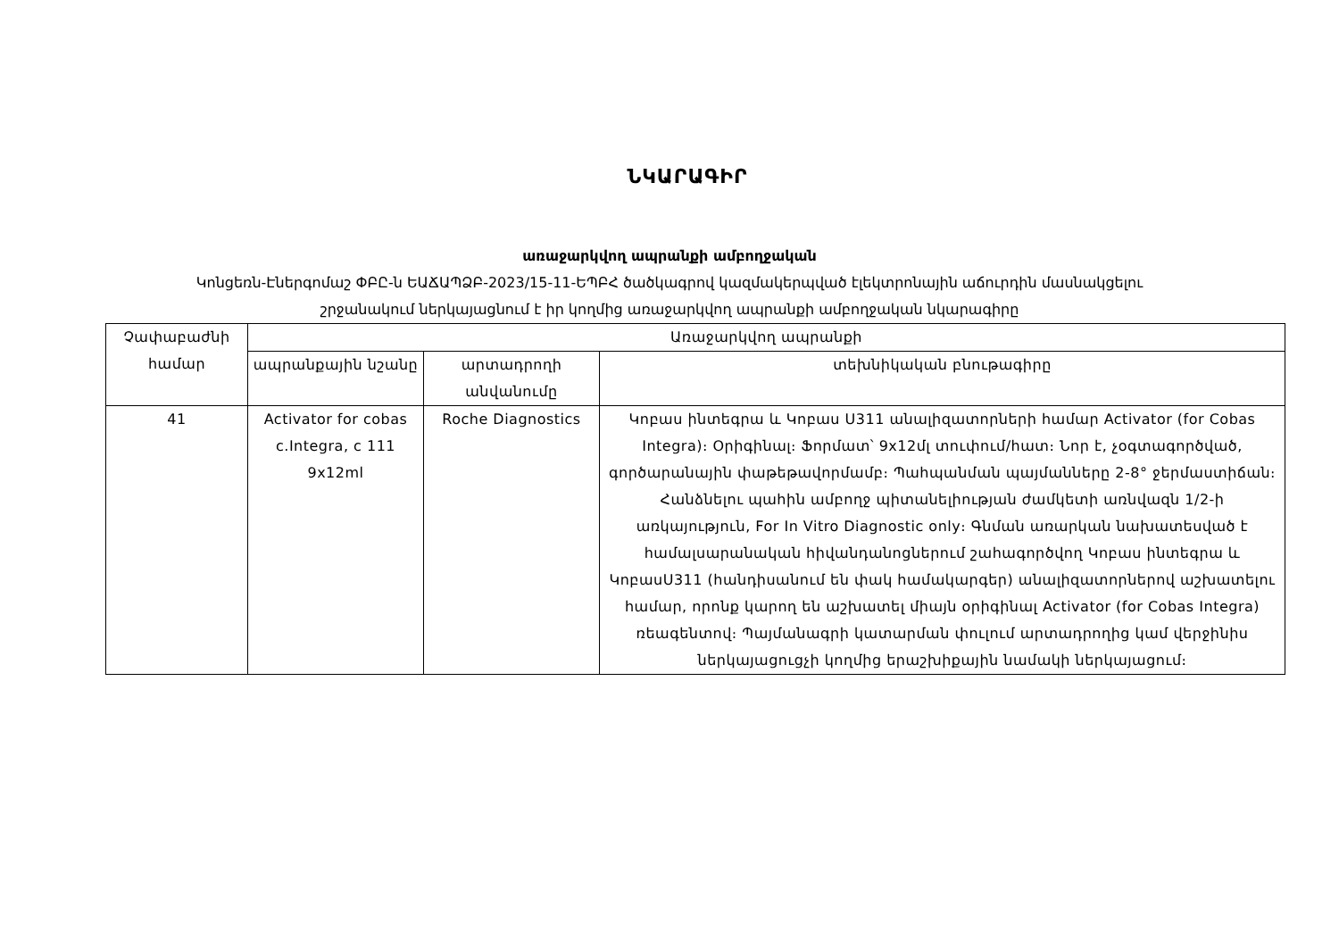ՆԿԱՐԱԳԻՐ
առաջարկվող ապրանքի ամբողջական
Կոնցեռն-Էներգոմաշ ՓԲԸ-ն ԵԱՃԱՊՁԲ-2023/15-11-ԵՊԲՀ ծածկագրով կազմակերպված էլեկտրոնային աճուրդին մասնակցելու
շրջանակում ներկայացնում է իր կողմից առաջարկվող ապրանքի ամբողջական նկարագիրը
| Չափաբաժնի համար | Առաջարկվող ապրանքի | | |
| --- | --- | --- | --- |
| | ապրանքային նշանը | արտադրողի անվանումը | տեխնիկական բնութագիրը |
| 41 | Activator for cobas c.Integra, c 111 9x12ml | Roche Diagnostics | Կոբաս ինտեգրա և Կոբաս Ս311 անալիզատորների համար Activator (for Cobas Integra)։ Օրիգինալ։ Ֆորմատ՝ 9x12մլ տուփում/հատ։ Նոր է, չօգտագործված, գործարանային փաթեթավորմամբ։ Պահպանման պայմանները 2-8° ջերմաստիճան։ Հանձնելու պահին ամբողջ պիտանելիության ժամկետի առնվազն 1/2-ի առկայություն, For In Vitro Diagnostic only։ Գնման առարկան նախատեսված է համալսարանական հիվանդանոցներում շահագործվող Կոբաս ինտեգրա և ԿոբասՍ311 (հանդիսանում են փակ համակարգեր) անալիզատորներով աշխատելու համար, որոնք կարող են աշխատել միայն օրիգինալ Activator (for Cobas Integra) ռեագենտով։ Պայմանագրի կատարման փուլում արտադրողից կամ վերջինիս ներկայացուցչի կողմից երաշխիքային նամակի ներկայացում։ |